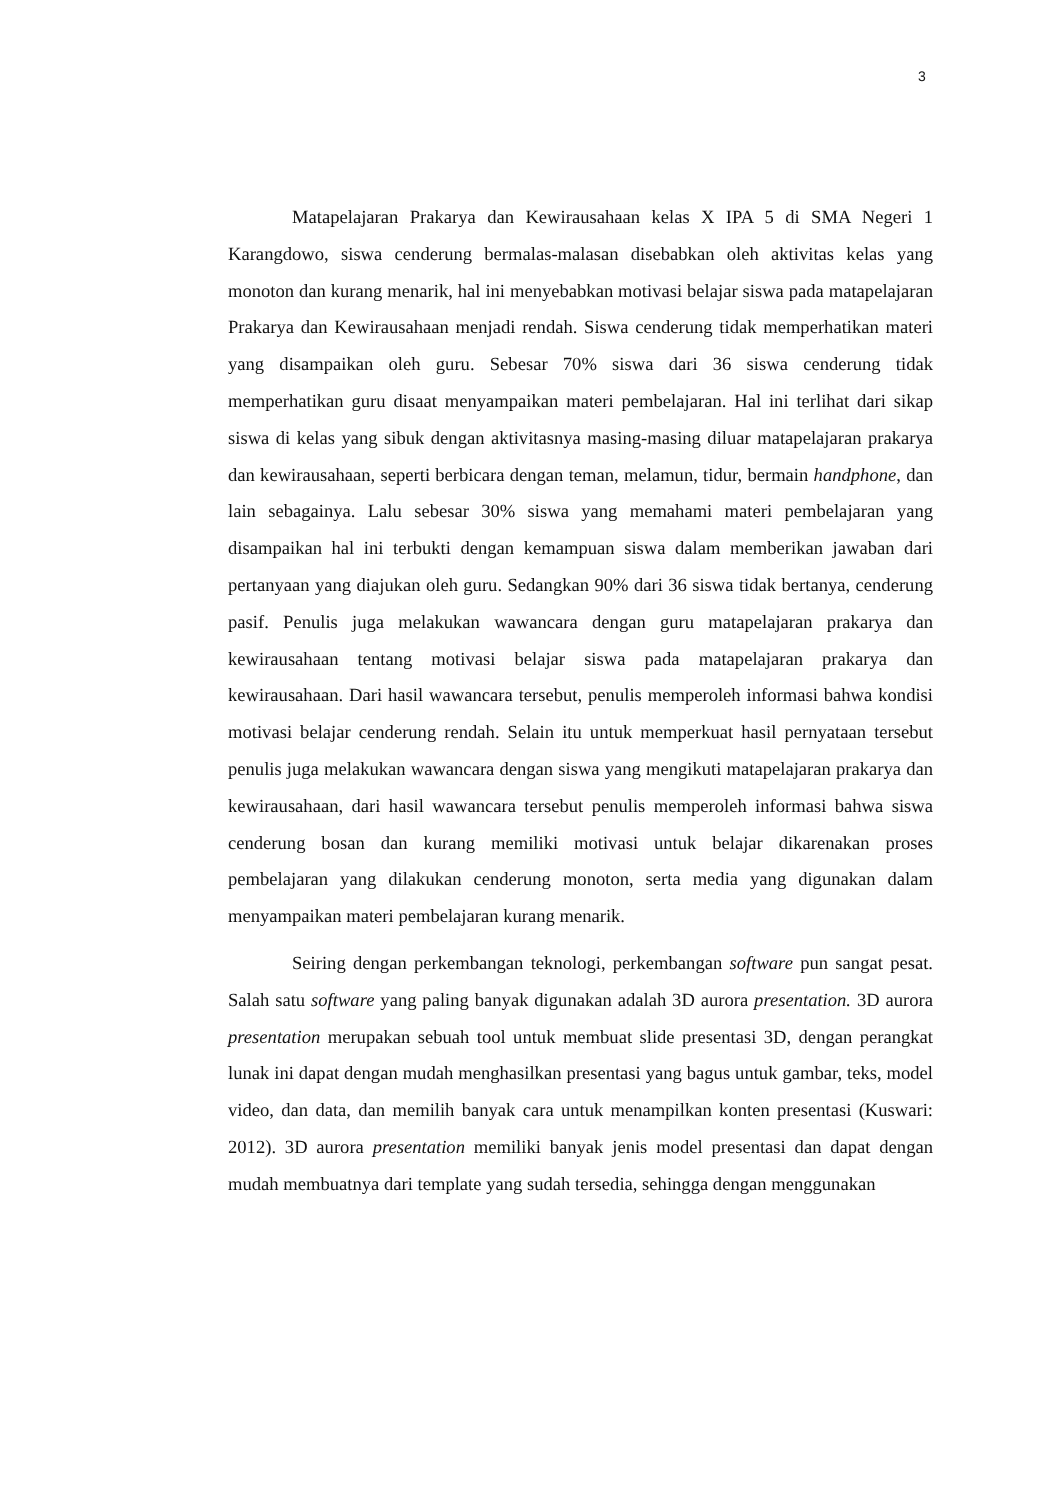3
Matapelajaran Prakarya dan Kewirausahaan kelas X IPA 5 di SMA Negeri 1 Karangdowo, siswa cenderung bermalas-malasan disebabkan oleh aktivitas kelas yang monoton dan kurang menarik, hal ini menyebabkan motivasi belajar siswa pada matapelajaran Prakarya dan Kewirausahaan menjadi rendah. Siswa cenderung tidak memperhatikan materi yang disampaikan oleh guru. Sebesar 70% siswa dari 36 siswa cenderung tidak memperhatikan guru disaat menyampaikan materi pembelajaran. Hal ini terlihat dari sikap siswa di kelas yang sibuk dengan aktivitasnya masing-masing diluar matapelajaran prakarya dan kewirausahaan, seperti berbicara dengan teman, melamun, tidur, bermain handphone, dan lain sebagainya. Lalu sebesar 30% siswa yang memahami materi pembelajaran yang disampaikan hal ini terbukti dengan kemampuan siswa dalam memberikan jawaban dari pertanyaan yang diajukan oleh guru. Sedangkan 90% dari 36 siswa tidak bertanya, cenderung pasif. Penulis juga melakukan wawancara dengan guru matapelajaran prakarya dan kewirausahaan tentang motivasi belajar siswa pada matapelajaran prakarya dan kewirausahaan. Dari hasil wawancara tersebut, penulis memperoleh informasi bahwa kondisi motivasi belajar cenderung rendah. Selain itu untuk memperkuat hasil pernyataan tersebut penulis juga melakukan wawancara dengan siswa yang mengikuti matapelajaran prakarya dan kewirausahaan, dari hasil wawancara tersebut penulis memperoleh informasi bahwa siswa cenderung bosan dan kurang memiliki motivasi untuk belajar dikarenakan proses pembelajaran yang dilakukan cenderung monoton, serta media yang digunakan dalam menyampaikan materi pembelajaran kurang menarik.
Seiring dengan perkembangan teknologi, perkembangan software pun sangat pesat. Salah satu software yang paling banyak digunakan adalah 3D aurora presentation. 3D aurora presentation merupakan sebuah tool untuk membuat slide presentasi 3D, dengan perangkat lunak ini dapat dengan mudah menghasilkan presentasi yang bagus untuk gambar, teks, model video, dan data, dan memilih banyak cara untuk menampilkan konten presentasi (Kuswari: 2012). 3D aurora presentation memiliki banyak jenis model presentasi dan dapat dengan mudah membuatnya dari template yang sudah tersedia, sehingga dengan menggunakan